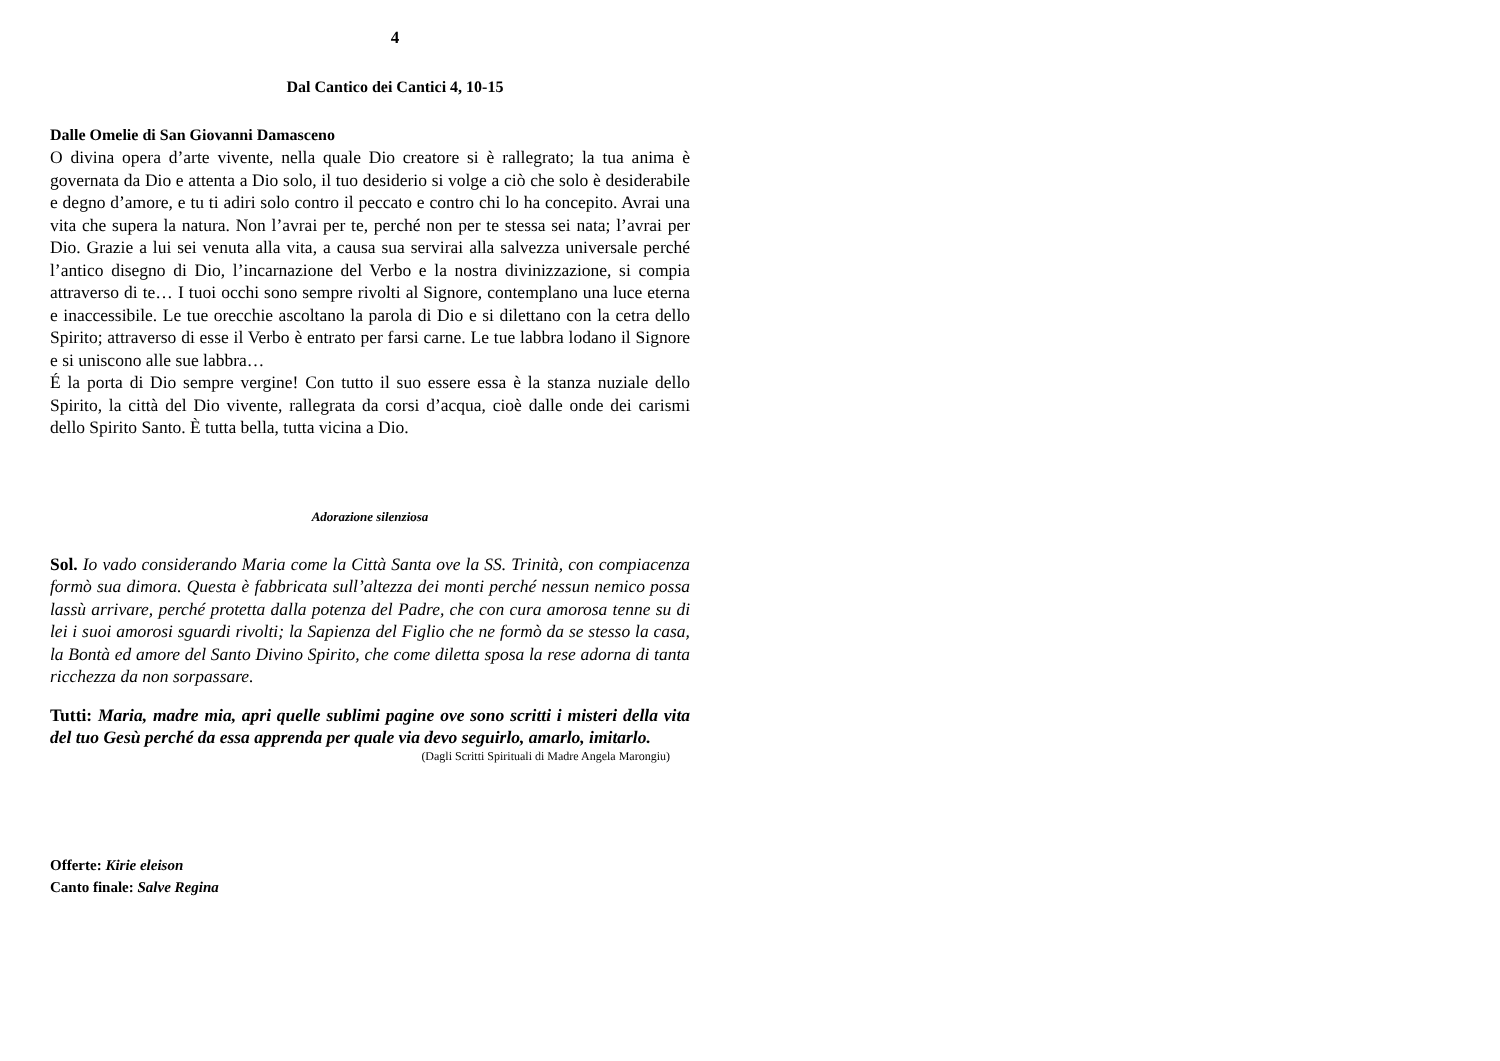4
Dal Cantico dei Cantici 4, 10-15
Dalle Omelie di San Giovanni Damasceno
O divina opera d’arte vivente, nella quale Dio creatore si è rallegrato; la tua anima è governata da Dio e attenta a Dio solo, il tuo desiderio si volge a ciò che solo è desiderabile e degno d’amore, e tu ti adiri solo contro il peccato e contro chi lo ha concepito. Avrai una vita che supera la natura. Non l’avrai per te, perché non per te stessa sei nata; l’avrai per Dio. Grazie a lui sei venuta alla vita, a causa sua servirai alla salvezza universale perché l’antico disegno di Dio, l’incarnazione del Verbo e la nostra divinizzazione, si compia attraverso di te… I tuoi occhi sono sempre rivolti al Signore, contemplano una luce eterna e inaccessibile. Le tue orecchie ascoltano la parola di Dio e si dilettano con la cetra dello Spirito; attraverso di esse il Verbo è entrato per farsi carne. Le tue labbra lodano il Signore e si uniscono alle sue labbra…
É la porta di Dio sempre vergine! Con tutto il suo essere essa è la stanza nuziale dello Spirito, la città del Dio vivente, rallegrata da corsi d’acqua, cioè dalle onde dei carismi dello Spirito Santo. È tutta bella, tutta vicina a Dio.
Adorazione silenziosa
Sol. Io vado considerando Maria come la Città Santa ove la SS. Trinità, con compiacenza formò sua dimora. Questa è fabbricata sull’altezza dei monti perché nessun nemico possa lassù arrivare, perché protetta dalla potenza del Padre, che con cura amorosa tenne su di lei i suoi amorosi sguardi rivolti; la Sapienza del Figlio che ne formò da se stesso la casa, la Bontà ed amore del Santo Divino Spirito, che come diletta sposa la rese adorna di tanta ricchezza da non sorpassare.
Tutti: Maria, madre mia, apri quelle sublimi pagine ove sono scritti i misteri della vita del tuo Gesù perché da essa apprenda per quale via devo seguirlo, amarlo, imitarlo.
(Dagli Scritti Spirituali di Madre Angela Marongiu)
Offerte: Kirie eleison
Canto finale: Salve Regina